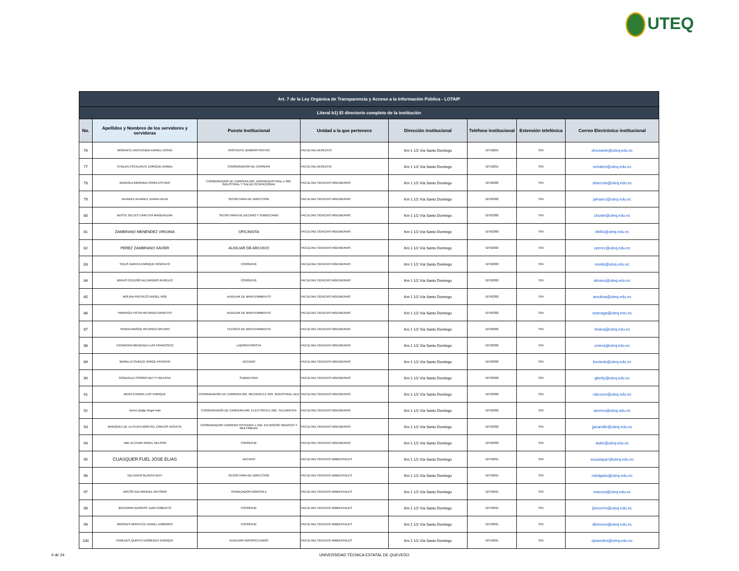UTEQ
| Art. 7 de la Ley Orgánica de Transparencia y Acceso a la Información Pública - LOTAIP | | | | | | | |
| --- | --- | --- | --- | --- | --- | --- | --- |
| Literal b1) El directorio completo de la institución | | | | | | | |
| No. | Apellidos y Nombres de los servidores y servidoras | Puesto Institucional | Unidad a la que pertenece | Dirección institucional | Teléfono institucional | Extensión telefónica | Correo Electrónico institucional |
| 76 | MORANTE ANCHUNDIA DANIEL ASSAD | ASISTENTE ADMINISTRATIVO | FACULTAD DERECHO | Km 1 1/2 Vía Santo Domingo | 52752261 | S/N | dmorante@uteq.edu.ec |
| 77 | CHALEN ESCALANTE ENRIQUE ANIBAL | COORDINADOR DE CARRERA | FACULTAD DERECHO | Km 1 1/2 Vía Santo Domingo | 52752261 | S/N | echalen@uteq.edu.ec |
| 78 | BARZOLA MIRANDA SONIA ESTHER | COORDINADOR DE CARRERA ING. AGROINDUSTRIAL e ING. INDUSTRIAL Y SALUD OCUPACIONAL | FACULTAD CIENCIAS INGENIERIAS | Km 1 1/2 Vía Santo Domingo | 52762382 | S/N | sbarzola@uteq.edu.ec |
| 79 | ALVAREZ ALVAREZ JUANA HILDA | SECRETARIA DE DIRECCION | FACULTAD CIENCIAS INGENIERIAS | Km 1 1/2 Vía Santo Domingo | 52762382 | S/N | jalvarez@uteq.edu.ec |
| 80 | BUSTE GILCES CARLOTA MAGDALENA | SECRETARIA DE DECANO Y SUBDECANO | FACULTAD CIENCIAS INGENIERIAS | Km 1 1/2 Vía Santo Domingo | 52762382 | S/N | cbuste@uteq.edu.ec |
| 81 | ZAMBRANO MENENDEZ VIRGINIA | OFICINISTA | FACULTAD CIENCIAS INGENIERIAS | Km 1 1/2 Vía Santo Domingo | 52762382 | S/N | dtello@uteq.edu.ec |
| 82 | PEREZ ZAMBRANO XAVIER | AUXILIAR DE ARCHIVO | FACULTAD CIENCIAS INGENIERIAS | Km 1 1/2 Vía Santo Domingo | 52762382 | S/N | xperez@uteq.edu.ec |
| 83 | SOLIS GARCIA ENRIQUE RODOLFO | CONSERJE | FACULTAD CIENCIAS INGENIERIAS | Km 1 1/2 Vía Santo Domingo | 52762382 | S/N | esolis@uteq.edu.ec |
| 84 | BRAVO CEDEÑO ALEJANDRO AURELIO | CONSERJE | FACULTAD CIENCIAS INGENIERIAS | Km 1 1/2 Vía Santo Domingo | 52762382 | S/N | abravo@uteq.edu.ec |
| 85 | MOLINA PACHECO ANGEL NOE | AUXILIAR DE MANTENIMIENTO | FACULTAD CIENCIAS INGENIERIAS | Km 1 1/2 Vía Santo Domingo | 52762382 | S/N | amolina@uteq.edu.ec |
| 86 | PARRAGA VISTIN RICARDO ERNESTO | AUXILIAR DE MANTENIMIENTO | FACULTAD CIENCIAS INGENIERIAS | Km 1 1/2 Vía Santo Domingo | 52762382 | S/N | rparraga@uteq.edu.ec |
| 87 | TRIANA MUÑOZ RICARDO ARTURO | TECNICO DE MANTENIMIENTO | FACULTAD CIENCIAS INGENIERIAS | Km 1 1/2 Vía Santo Domingo | 52762382 | S/N | rtriana@uteq.edu.ec |
| 88 | CASANOVA MENDOZA LUIS FRANCISCO | LABORATORISTA | FACULTAD CIENCIAS INGENIERIAS | Km 1 1/2 Vía Santo Domingo | 52762382 | S/N | cmera@uteq.edu.ec |
| 89 | MURILLO OVIEDO JORGE PATRICIO | DECANO | FACULTAD CIENCIAS INGENIERIAS | Km 1 1/2 Vía Santo Domingo | 52762382 | S/N | boviedo@uteq.edu.ec |
| 90 | GONZALEZ OSORIO BETTY BEATRIZ | SUBDECANA | FACULTAD CIENCIAS INGENIERIAS | Km 1 1/2 Vía Santo Domingo | 52762382 | S/N | gbetty@uteq.edu.ec |
| 91 | MERA CHINGA LUIS ENRIQUE | COORDINADOR DE CARRERA ING. MECANICA E ING. INDUSTRIAL UED | FACULTAD CIENCIAS INGENIERIAS | Km 1 1/2 Vía Santo Domingo | 52762382 | S/N | ralcocer@uteq.edu.ec |
| 92 | Torres Quijije Angel Ivan | COORDINADOR DE CARRERA ING. ELECTRICA E ING. TELEMATICA | FACULTAD CIENCIAS INGENIERIAS | Km 1 1/2 Vía Santo Domingo | 52762382 | S/N | atorres@uteq.edu.ec |
| 93 | MARQUEZ DE LA PLATA MONTIEL CARLOS VICENTE | COORDINADOR CARRERA SISTEMAS e ING. EN DISEÑO GRAFICO Y MULTIMEDIA | FACULTAD CIENCIAS INGENIERIAS | Km 1 1/2 Vía Santo Domingo | 52762382 | S/N | jjaramillo@uteq.edu.ec |
| 94 | UBE ALCIVAR ANGEL NELSON | CONSERJE | FACULTAD CIENCIAS INGENIERIAS | Km 1 1/2 Vía Santo Domingo | 52762382 | S/N | aube@uteq.edu.ec |
| 95 | CUASQUER FUEL JOSE ELIAS | DECANO | FACULTAD CIENCIAS AMBIENTALES | Km 1 1/2 Vía Santo Domingo | 52759291 | S/N | ecuasquer@uteq.edu.ec |
| 96 | DELGADO BLANCA NEFI | SECRETARIA DE DIRECCION | FACULTAD CIENCIAS AMBIENTALES | Km 1 1/2 Vía Santo Domingo | 52759291 | S/N | ndelgado@uteq.edu.ec |
| 97 | ARCOS AZA MANUEL ANTONIO | TRABAJADOR AGRICOLA | FACULTAD CIENCIAS AMBIENTALES | Km 1 1/2 Vía Santo Domingo | 52759291 | S/N | marcos@uteq.edu.ec |
| 98 | BECERRIN BURGOS JUAN ROBERTO | CONSERJE | FACULTAD CIENCIAS AMBIENTALES | Km 1 1/2 Vía Santo Domingo | 52759291 | S/N | jbecerrin@uteq.edu.ec |
| 99 | BRIONES MONTECE DANIEL DOMINGO | CONSERJE | FACULTAD CIENCIAS AMBIENTALES | Km 1 1/2 Vía Santo Domingo | 52759291 | S/N | dbriones@uteq.edu.ec |
| 100 | PAREDES QUINTO DIOMEDES ENRIQUE | AUXILIIAR AGROPECUARIO | FACULTAD CIENCIAS AMBIENTALES | Km 1 1/2 Vía Santo Domingo | 52759291 | S/N | dparedes@uteq.edu.ec |
4 de 24
UNIVERSIDAD TÉCNICA ESTATAL DE QUEVEDO